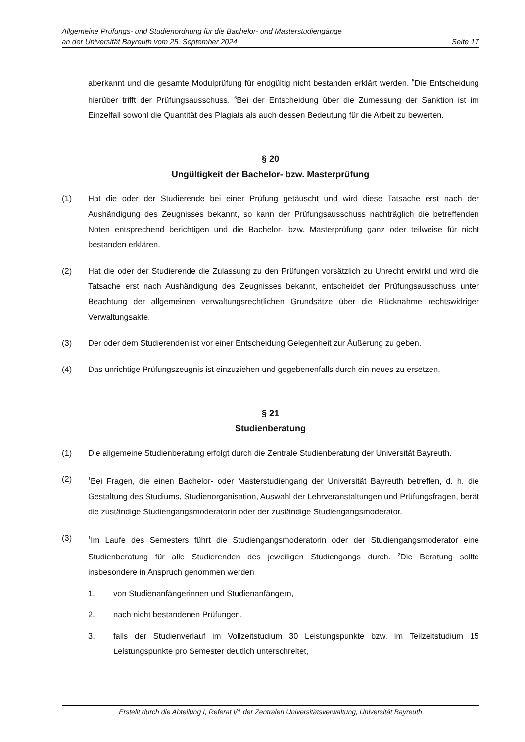Allgemeine Prüfungs- und Studienordnung für die Bachelor- und Masterstudiengänge
an der Universität Bayreuth vom 25. September 2024 Seite 17
aberkannt und die gesamte Modulprüfung für endgültig nicht bestanden erklärt werden. <sup>5</sup>Die Entscheidung hierüber trifft der Prüfungsausschuss. <sup>6</sup>Bei der Entscheidung über die Zumessung der Sanktion ist im Einzelfall sowohl die Quantität des Plagiats als auch dessen Bedeutung für die Arbeit zu bewerten.
§ 20
Ungültigkeit der Bachelor- bzw. Masterprüfung
(1) Hat die oder der Studierende bei einer Prüfung getäuscht und wird diese Tatsache erst nach der Aushändigung des Zeugnisses bekannt, so kann der Prüfungsausschuss nachträglich die betreffenden Noten entsprechend berichtigen und die Bachelor- bzw. Masterprüfung ganz oder teilweise für nicht bestanden erklären.
(2) Hat die oder der Studierende die Zulassung zu den Prüfungen vorsätzlich zu Unrecht erwirkt und wird die Tatsache erst nach Aushändigung des Zeugnisses bekannt, entscheidet der Prüfungsausschuss unter Beachtung der allgemeinen verwaltungsrechtlichen Grundsätze über die Rücknahme rechtswidriger Verwaltungsakte.
(3) Der oder dem Studierenden ist vor einer Entscheidung Gelegenheit zur Äußerung zu geben.
(4) Das unrichtige Prüfungszeugnis ist einzuziehen und gegebenenfalls durch ein neues zu ersetzen.
§ 21
Studienberatung
(1) Die allgemeine Studienberatung erfolgt durch die Zentrale Studienberatung der Universität Bayreuth.
(2) <sup>1</sup>Bei Fragen, die einen Bachelor- oder Masterstudiengang der Universität Bayreuth betreffen, d. h. die Gestaltung des Studiums, Studienorganisation, Auswahl der Lehrveranstaltungen und Prüfungsfragen, berät die zuständige Studiengangsmoderatorin oder der zuständige Studiengangsmoderator.
(3) <sup>1</sup>Im Laufe des Semesters führt die Studiengangsmoderatorin oder der Studiengangsmoderator eine Studienberatung für alle Studierenden des jeweiligen Studiengangs durch. <sup>2</sup>Die Beratung sollte insbesondere in Anspruch genommen werden
1. von Studienanfängerinnen und Studienanfängern,
2. nach nicht bestandenen Prüfungen,
3. falls der Studienverlauf im Vollzeitstudium 30 Leistungspunkte bzw. im Teilzeitstudium 15 Leistungspunkte pro Semester deutlich unterschreitet,
Erstellt durch die Abteilung I, Referat I/1 der Zentralen Universitätsverwaltung, Universität Bayreuth